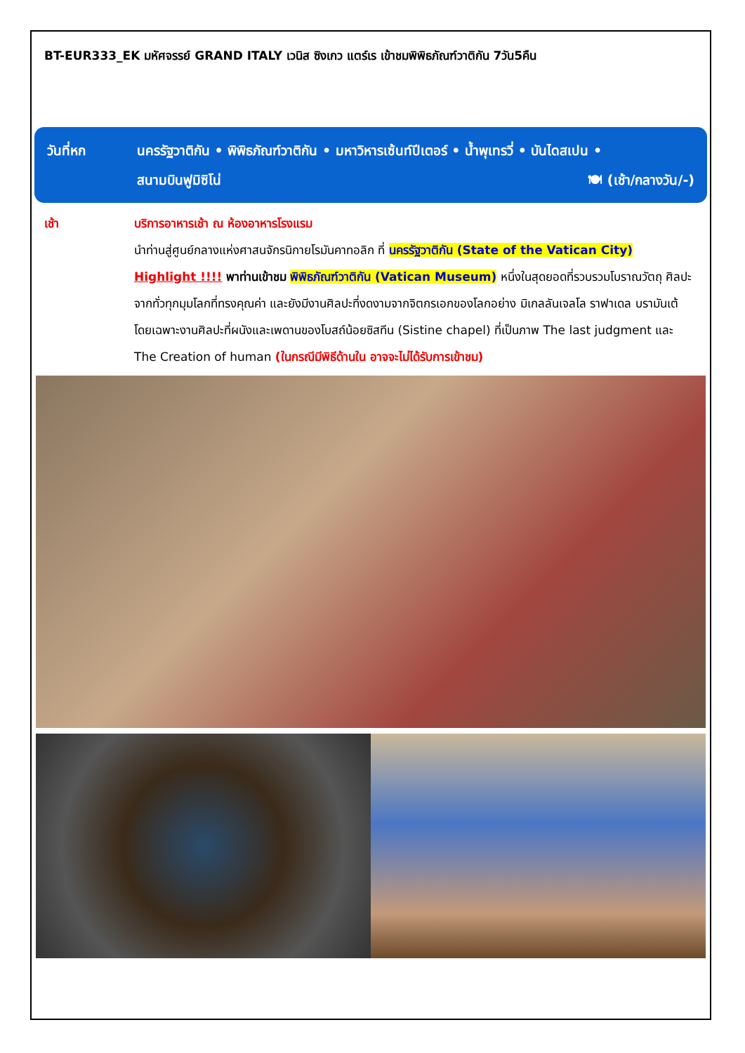BT-EUR333_EK มหัศจรรย์ GRAND ITALY เวนิส ซิงเกว แตร์เร เข้าชมพิพิธภัณฑ์วาติกัน 7วัน5คืน
วันที่หก นครรัฐวาติกัน • พิพิธภัณฑ์วาติกัน • มหาวิหารเซ้นท์ปีเตอร์ • น้ำพุเทรวี่ • บันไดสเปน •
สนามบินฟูมิซิโน่ 🍽 (เช้า/กลางวัน/-)
เช้า บริการอาหารเช้า ณ ห้องอาหารโรงแรม
นำท่านสู่ศูนย์กลางแห่งศาสนจักรนิกายโรมันคาทอลิก ที่ นครรัฐวาติกัน (State of the Vatican City) Highlight !!!! พาท่านเข้าชม พิพิธภัณฑ์วาติกัน (Vatican Museum) หนึ่งในสุดยอดที่รวบรวมโบราณวัตถุ ศิลปะจากทั่วทุกมุมโลกที่ทรงคุณค่า และยังมีงานศิลปะที่งดงามจากจิตกรเอกของโลกอย่าง มิเกลลันเจลโล ราฟาเดล บรามันเต้ โดยเฉพาะงานศิลปะที่ผนังและเพดานของโบสถ์น้อยซิสทีน (Sistine chapel) ที่เป็นภาพ The last judgment และ The Creation of human (ในกรณีมีพิธีด้านใน อาจจะไม่ได้รับการเข้าชม)